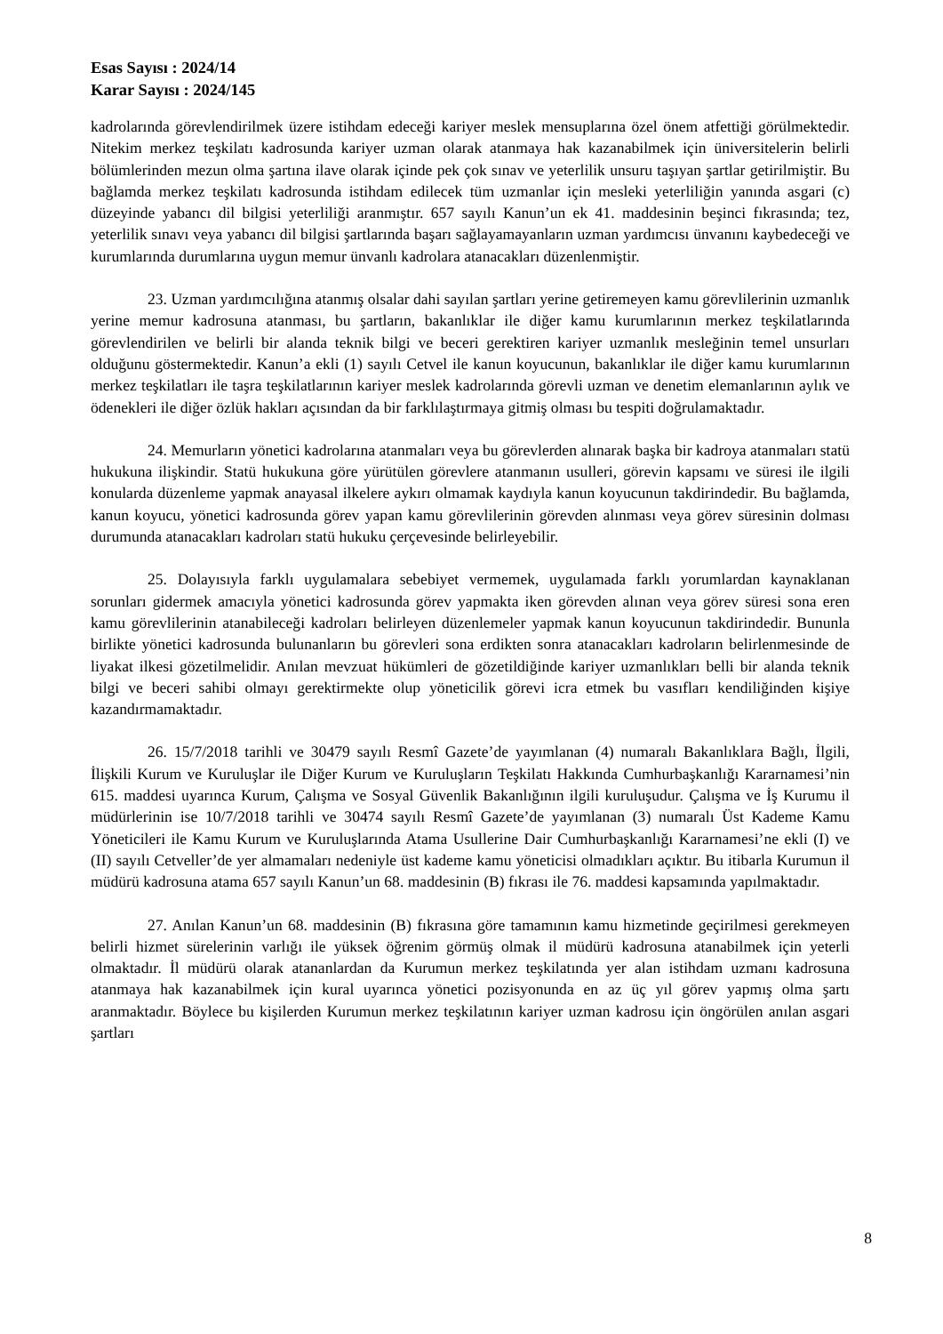Esas Sayısı : 2024/14
Karar Sayısı : 2024/145
kadrolarında görevlendirilmek üzere istihdam edeceği kariyer meslek mensuplarına özel önem atfettiği görülmektedir. Nitekim merkez teşkilatı kadrosunda kariyer uzman olarak atanmaya hak kazanabilmek için üniversitelerin belirli bölümlerinden mezun olma şartına ilave olarak içinde pek çok sınav ve yeterlilik unsuru taşıyan şartlar getirilmiştir. Bu bağlamda merkez teşkilatı kadrosunda istihdam edilecek tüm uzmanlar için mesleki yeterliliğin yanında asgari (c) düzeyinde yabancı dil bilgisi yeterliliği aranmıştır. 657 sayılı Kanun’un ek 41. maddesinin beşinci fıkrasında; tez, yeterlilik sınavı veya yabancı dil bilgisi şartlarında başarı sağlayamayanların uzman yardımcısı ünvanını kaybedeceği ve kurumlarında durumlarına uygun memur ünvanlı kadrolara atanacakları düzenlenmiştir.
23. Uzman yardımcılığına atanmış olsalar dahi sayılan şartları yerine getiremeyen kamu görevlilerinin uzmanlık yerine memur kadrosuna atanması, bu şartların, bakanlıklar ile diğer kamu kurumlarının merkez teşkilatlarında görevlendirilen ve belirli bir alanda teknik bilgi ve beceri gerektiren kariyer uzmanlık mesleğinin temel unsurları olduğunu göstermektedir. Kanun’a ekli (1) sayılı Cetvel ile kanun koyucunun, bakanlıklar ile diğer kamu kurumlarının merkez teşkilatları ile taşra teşkilatlarının kariyer meslek kadrolarında görevli uzman ve denetim elemanlarının aylık ve ödenekleri ile diğer özlük hakları açısından da bir farklılaştırmaya gitmiş olması bu tespiti doğrulamaktadır.
24. Memurların yönetici kadrolarına atanmaları veya bu görevlerden alınarak başka bir kadroya atanmaları statü hukukuna ilişkindir. Statü hukukuna göre yürütülen görevlere atanmanın usulleri, görevin kapsamı ve süresi ile ilgili konularda düzenleme yapmak anayasal ilkelere aykırı olmamak kaydıyla kanun koyucunun takdirindedir. Bu bağlamda, kanun koyucu, yönetici kadrosunda görev yapan kamu görevlilerinin görevden alınması veya görev süresinin dolması durumunda atanacakları kadroları statü hukuku çerçevesinde belirleyebilir.
25. Dolayısıyla farklı uygulamalara sebebiyet vermemek, uygulamada farklı yorumlardan kaynaklanan sorunları gidermek amacıyla yönetici kadrosunda görev yapmakta iken görevden alınan veya görev süresi sona eren kamu görevlilerinin atanabileceği kadroları belirleyen düzenlemeler yapmak kanun koyucunun takdirindedir. Bununla birlikte yönetici kadrosunda bulunanların bu görevleri sona erdikten sonra atanacakları kadroların belirlenmesinde de liyakat ilkesi gözetilmelidir. Anılan mevzuat hükümleri de gözetildiğinde kariyer uzmanlıkları belli bir alanda teknik bilgi ve beceri sahibi olmayı gerektirmekte olup yöneticilik görevi icra etmek bu vasıfları kendiliğinden kişiye kazandırmamaktadır.
26. 15/7/2018 tarihli ve 30479 sayılı Resmî Gazete’de yayımlanan (4) numaralı Bakanlıklara Bağlı, İlgili, İlişkili Kurum ve Kuruluşlar ile Diğer Kurum ve Kuruluşların Teşkilatı Hakkında Cumhurbaşkanlığı Kararnamesi’nin 615. maddesi uyarınca Kurum, Çalışma ve Sosyal Güvenlik Bakanlığının ilgili kuruluşudur. Çalışma ve İş Kurumu il müdürlerinin ise 10/7/2018 tarihli ve 30474 sayılı Resmî Gazete’de yayımlanan (3) numaralı Üst Kademe Kamu Yöneticileri ile Kamu Kurum ve Kuruluşlarında Atama Usullerine Dair Cumhurbaşkanlığı Kararnamesi’ne ekli (I) ve (II) sayılı Cetveller’de yer almamaları nedeniyle üst kademe kamu yöneticisi olmadıkları açıktır. Bu itibarla Kurumun il müdürü kadrosuna atama 657 sayılı Kanun’un 68. maddesinin (B) fıkrası ile 76. maddesi kapsamında yapılmaktadır.
27. Anılan Kanun’un 68. maddesinin (B) fıkrasına göre tamamının kamu hizmetinde geçirilmesi gerekmeyen belirli hizmet sürelerinin varlığı ile yüksek öğrenim görmüş olmak il müdürü kadrosuna atanabilmek için yeterli olmaktadır. İl müdürü olarak atananlardan da Kurumun merkez teşkilatında yer alan istihdam uzmanı kadrosuna atanmaya hak kazanabilmek için kural uyarınca yönetici pozisyonunda en az üç yıl görev yapmış olma şartı aranmaktadır. Böylece bu kişilerden Kurumun merkez teşkilatının kariyer uzman kadrosu için öngörülen anılan asgari şartları
8